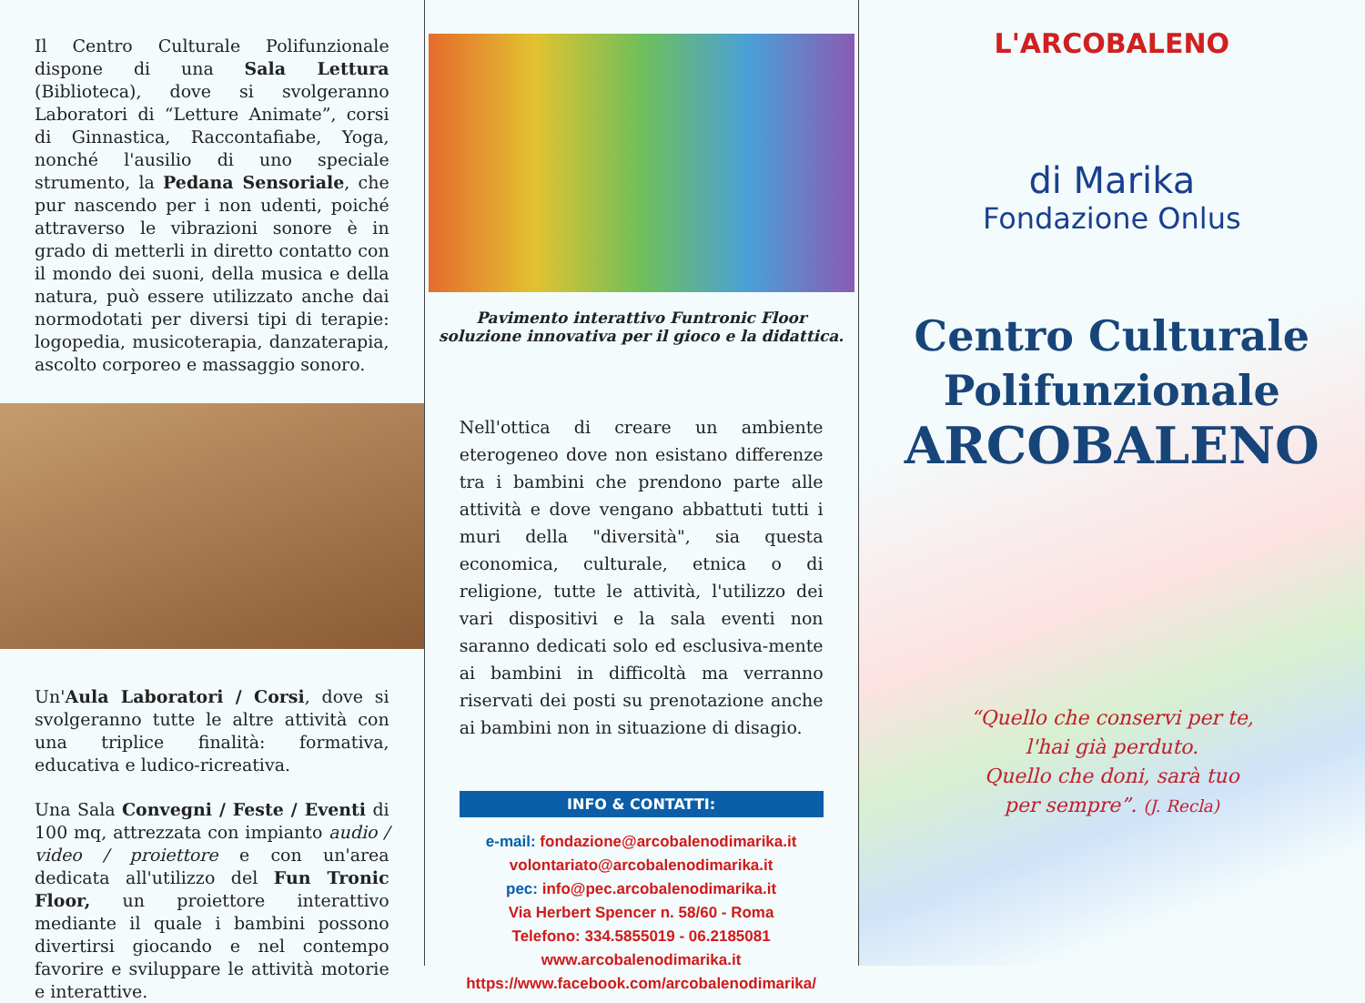Il Centro Culturale Polifunzionale dispone di una Sala Lettura (Biblioteca), dove si svolgeranno Laboratori di “Letture Animate”, corsi di Ginnastica, Raccontafiabe, Yoga, nonché l'ausilio di uno speciale strumento, la Pedana Sensoriale, che pur nascendo per i non udenti, poiché attraverso le vibrazioni sonore è in grado di metterli in diretto contatto con il mondo dei suoni, della musica e della natura, può essere utilizzato anche dai normodotati per diversi tipi di terapie: logopedia, musicoterapia, danzaterapia, ascolto corporeo e massaggio sonoro.
Un'Aula Laboratori / Corsi, dove si svolgeranno tutte le altre attività con una triplice finalità: formativa, educativa e ludico-ricreativa.
Una Sala Convegni / Feste / Eventi di 100 mq, attrezzata con impianto audio / video / proiettore e con un'area dedicata all'utilizzo del Fun Tronic Floor, un proiettore interattivo mediante il quale i bambini possono divertirsi giocando e nel contempo favorire e sviluppare le attività motorie e interattive.
Pavimento interattivo Funtronic Floor
soluzione innovativa per il gioco e la didattica.
Nell'ottica di creare un ambiente eterogeneo dove non esistano differenze tra i bambini che prendono parte alle attività e dove vengano abbattuti tutti i muri della "diversità", sia questa economica, culturale, etnica o di religione, tutte le attività, l'utilizzo dei vari dispositivi e la sala eventi non saranno dedicati solo ed esclusiva-mente ai bambini in difficoltà ma verranno riservati dei posti su prenotazione anche ai bambini non in situazione di disagio.
INFO & CONTATTI:
e-mail: fondazione@arcobalenodimarika.it
volontariato@arcobalenodimarika.it
pec: info@pec.arcobalenodimarika.it
Via Herbert Spencer n. 58/60 - Roma
Telefono: 334.5855019 - 06.2185081
www.arcobalenodimarika.it
https://www.facebook.com/arcobalenodimarika/
L'ARCOBALENO
di Marika
Fondazione Onlus
Centro Culturale
Polifunzionale
ARCOBALENO
“Quello che conservi per te,
l'hai già perduto.
Quello che doni, sarà tuo
per sempre”. (J. Recla)